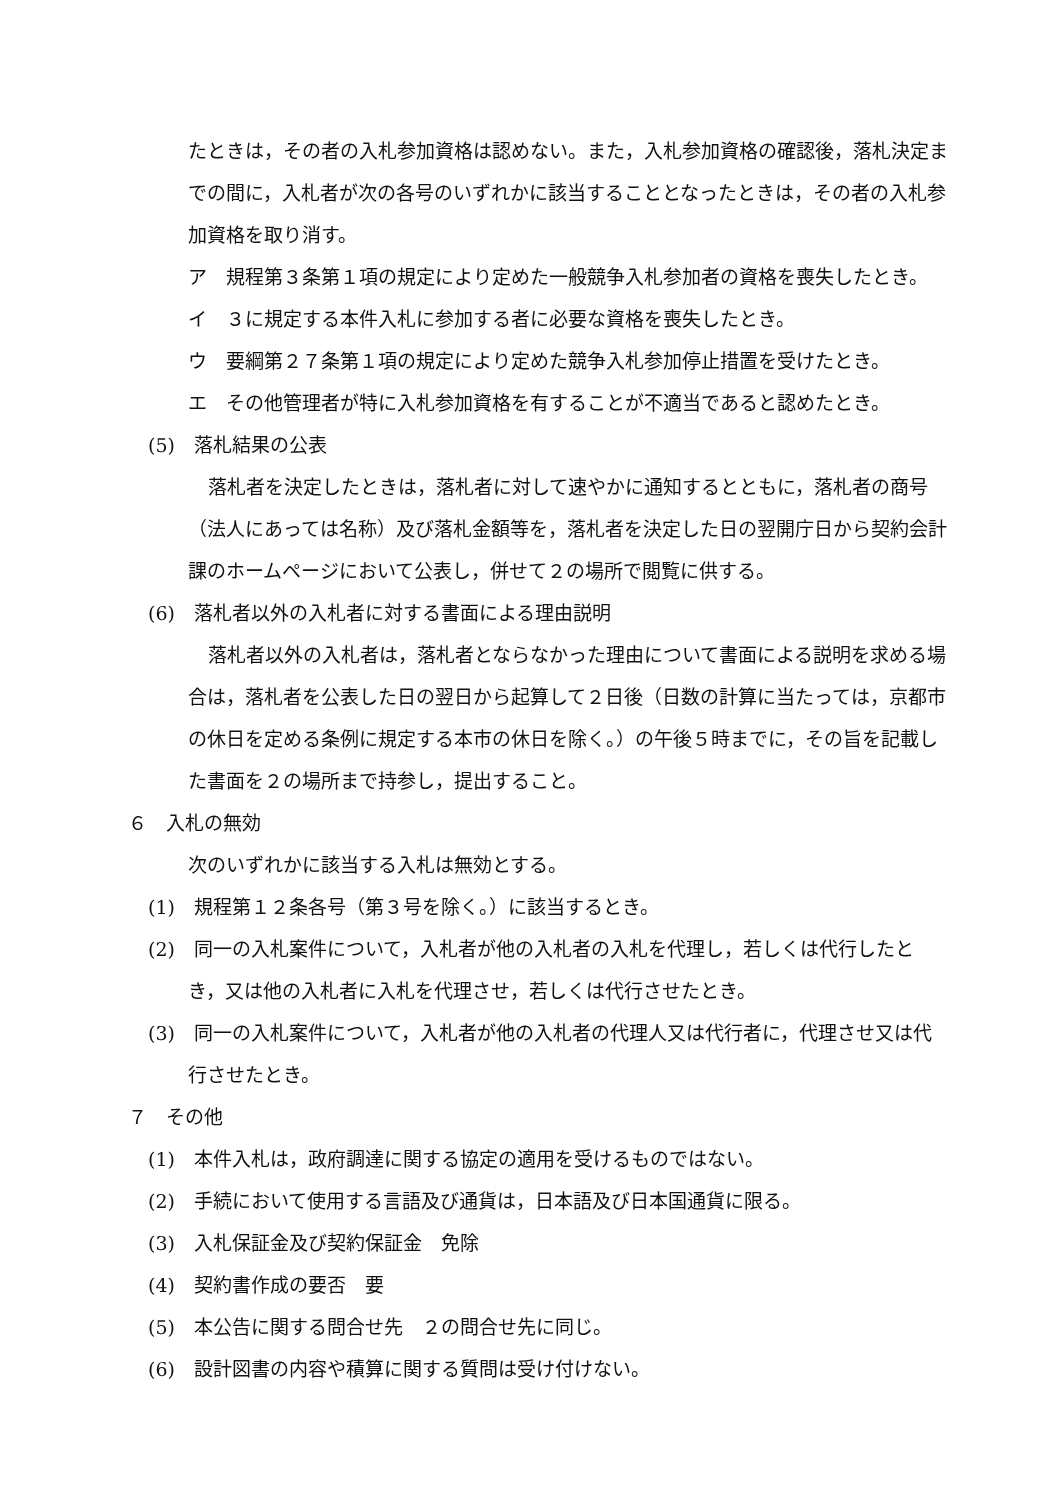たときは，その者の入札参加資格は認めない。また，入札参加資格の確認後，落札決定までの間に，入札者が次の各号のいずれかに該当することとなったときは，その者の入札参加資格を取り消す。
ア　規程第３条第１項の規定により定めた一般競争入札参加者の資格を喪失したとき。
イ　３に規定する本件入札に参加する者に必要な資格を喪失したとき。
ウ　要綱第２７条第１項の規定により定めた競争入札参加停止措置を受けたとき。
エ　その他管理者が特に入札参加資格を有することが不適当であると認めたとき。
(5)　落札結果の公表
落札者を決定したときは，落札者に対して速やかに通知するとともに，落札者の商号（法人にあっては名称）及び落札金額等を，落札者を決定した日の翌開庁日から契約会計課のホームページにおいて公表し，併せて２の場所で閲覧に供する。
(6)　落札者以外の入札者に対する書面による理由説明
落札者以外の入札者は，落札者とならなかった理由について書面による説明を求める場合は，落札者を公表した日の翌日から起算して２日後（日数の計算に当たっては，京都市の休日を定める条例に規定する本市の休日を除く。）の午後５時までに，その旨を記載した書面を２の場所まで持参し，提出すること。
６　入札の無効
次のいずれかに該当する入札は無効とする。
(1)　規程第１２条各号（第３号を除く。）に該当するとき。
(2)　同一の入札案件について，入札者が他の入札者の入札を代理し，若しくは代行したとき，又は他の入札者に入札を代理させ，若しくは代行させたとき。
(3)　同一の入札案件について，入札者が他の入札者の代理人又は代行者に，代理させ又は代行させたとき。
７　その他
(1)　本件入札は，政府調達に関する協定の適用を受けるものではない。
(2)　手続において使用する言語及び通貨は，日本語及び日本国通貨に限る。
(3)　入札保証金及び契約保証金　免除
(4)　契約書作成の要否　要
(5)　本公告に関する問合せ先　２の問合せ先に同じ。
(6)　設計図書の内容や積算に関する質問は受け付けない。